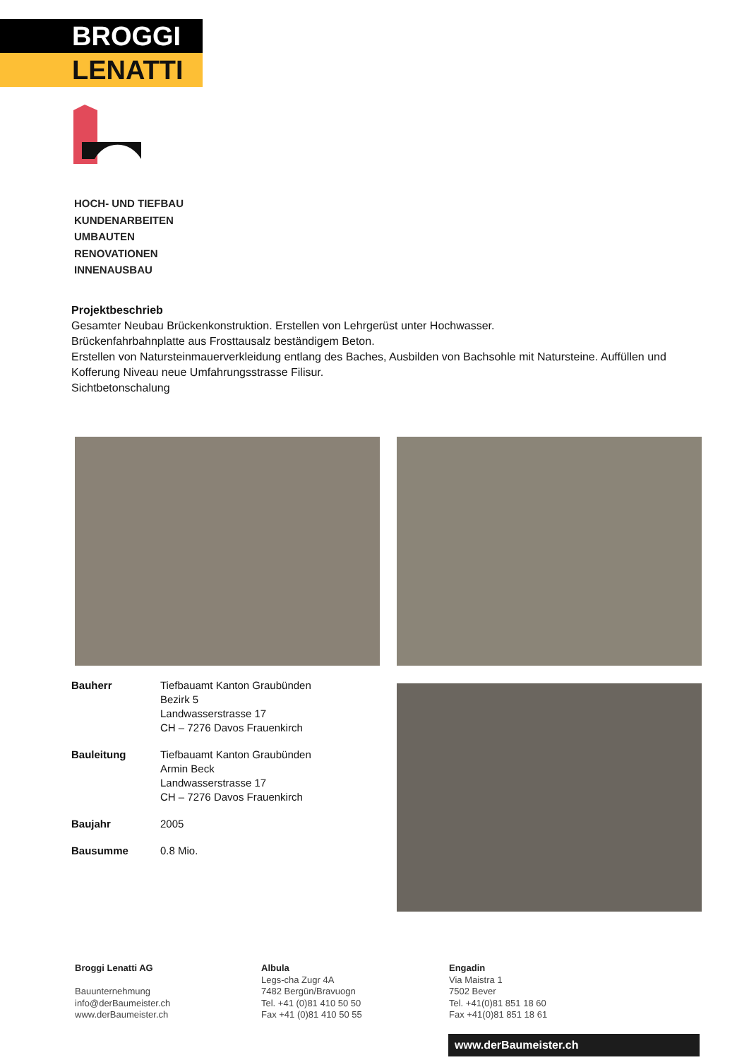BROGGI
LENATTI
HOCH- UND TIEFBAU
KUNDENARBEITEN
UMBAUTEN
RENOVATIONEN
INNENAUSBAU
Projektbeschrieb
Gesamter Neubau Brückenkonstruktion. Erstellen von Lehrgerüst unter Hochwasser.
Brückenfahrbahnplatte aus Frosttausalz beständigem Beton.
Erstellen von Natursteinmauerverkleidung entlang des Baches, Ausbilden von Bachsohle mit Natursteine. Auffüllen und Kofferung Niveau neue Umfahrungsstrasse Filisur.
Sichtbetonschalung
Bauherr Tiefbauamt Kanton Graubünden
Bezirk 5
Landwasserstrasse 17
CH – 7276 Davos Frauenkirch
Bauleitung Tiefbauamt Kanton Graubünden
Armin Beck
Landwasserstrasse 17
CH – 7276 Davos Frauenkirch
Baujahr 2005
Bausumme 0.8 Mio.
Broggi Lenatti AG
Bauunternehmung
info@derBaumeister.ch
www.derBaumeister.ch
Albula
Legs-cha Zugr 4A
7482 Bergün/Bravuogn
Tel. +41 (0)81 410 50 50
Fax +41 (0)81 410 50 55
Engadin
Via Maistra 1
7502 Bever
Tel. +41(0)81 851 18 60
Fax +41(0)81 851 18 61
www.derBaumeister.ch